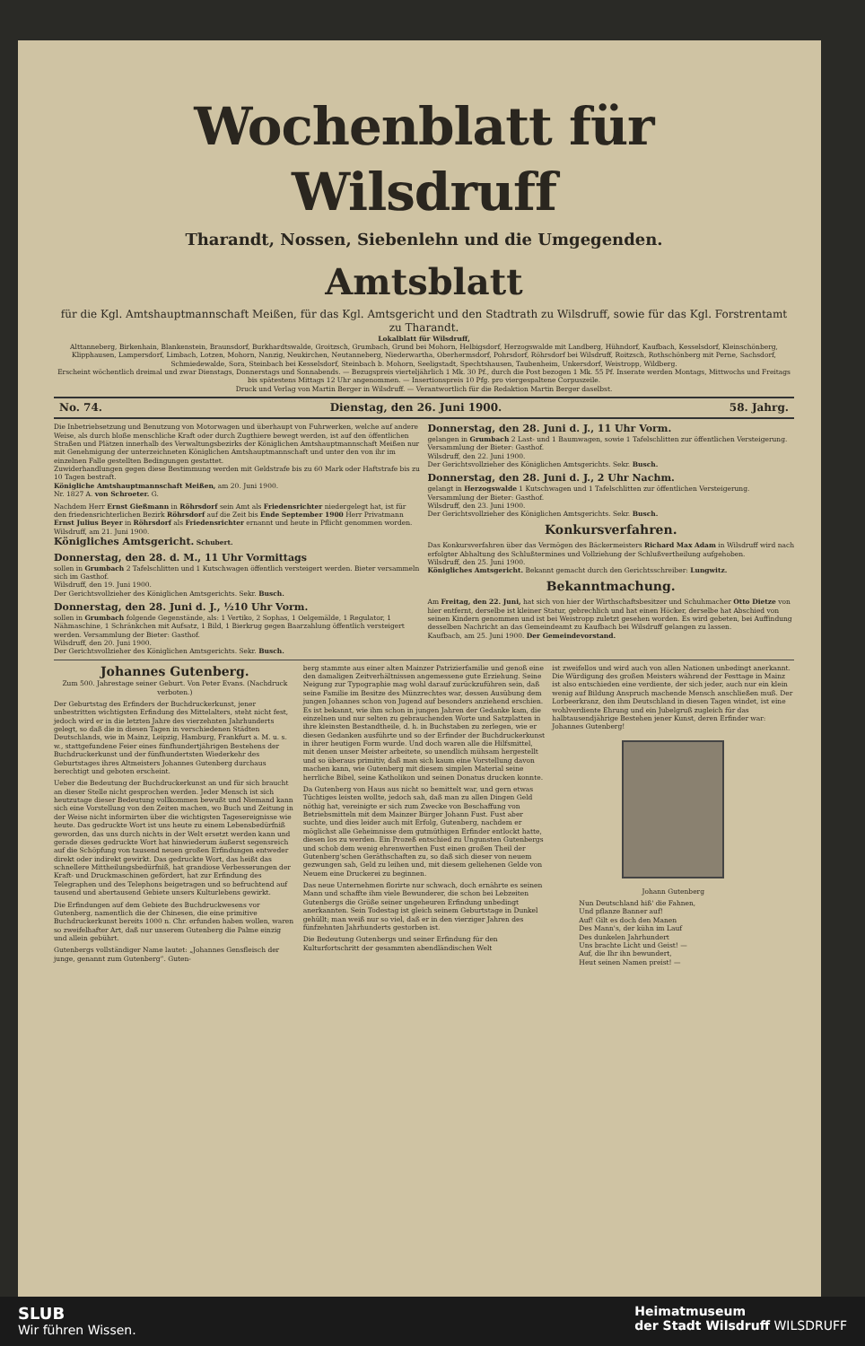Wochenblatt für Wilsdruff
Tharandt, Nossen, Siebenlehn und die Umgegenden.
Amtsblatt
für die Kgl. Amtshauptmannschaft Meißen, für das Kgl. Amtsgericht und den Stadtrath zu Wilsdruff, sowie für das Kgl. Forstrentamt zu Tharandt.
Lokalblatt für Wilsdruff,
Alttanneberg, Birkenhain, Blankenstein, Braunsdorf, Burkhardtswalde, Groitzsch, Grumbach, Grund bei Mohorn, Helbigsdorf, Herzogswalde mit Landberg, Hühndorf, Kaufbach, Kesselsdorf, Kleinschönberg, Klipphausen, Lampersdorf, Limbach, Lotzen, Mohorn, Nanzig, Neukirchen, Neutanneberg, Niederwartha, Oberhermsdorf, Pohrsdorf, Röhrsdorf bei Wilsdruff, Roitzsch, Rothschönberg mit Perne, Sachsdorf, Schmiedewalde, Sora, Steinbach bei Kesselsdorf, Steinbach b. Mohorn, Seeligstadt, Spechtshausen, Taubenheim, Unkersdorf, Weistropp, Wildberg.
Erscheint wöchentlich dreimal und zwar Dienstags, Donnerstags und Sonnabends. — Bezugspreis vierteljährlich 1 Mk. 30 Pf., durch die Post bezogen 1 Mk. 55 Pf. Inserate werden Montags, Mittwochs und Freitags bis spätestens Mittags 12 Uhr angenommen. — Insertionspreis 10 Pfg. pro viergespaltene Corpuszeile.
Druck und Verlag von Martin Berger in Wilsdruff. — Verantwortlich für die Redaktion Martin Berger daselbst.
No. 74. Dienstag, den 26. Juni 1900. 58. Jahrg.
Die Inbetriebsetzung und Benutzung von Motorwagen und überhaupt von Fuhrwerken, welche auf andere Weise, als durch bloße menschliche Kraft oder durch Zugthiere bewegt werden, ist auf den öffentlichen Straßen und Plätzen innerhalb des Verwaltungsbezirks der Königlichen Amtshauptmannschaft Meißen nur mit Genehmigung der unterzeichneten Königlichen Amtshauptmannschaft und unter den von ihr im einzelnen Falle gestellten Bedingungen gestattet.
Zuwiderhandlungen gegen diese Bestimmung werden mit Geldstrafe bis zu 60 Mark oder Haftstrafe bis zu 10 Tagen bestraft.
Königliche Amtshauptmannschaft Meißen, am 20. Juni 1900.
Nr. 1827 A. von Schroeter. G.
Nachdem Herr Ernst Gießmann in Röhrsdorf sein Amt als Friedensrichter niedergelegt hat, ist für den friedensrichterlichen Bezirk Röhrsdorf auf die Zeit bis Ende September 1900 Herr Privatmann Ernst Julius Beyer in Röhrsdorf als Friedensrichter ernannt und heute in Pflicht genommen worden.
Wilsdruff, am 21. Juni 1900.
Königliches Amtsgericht. Schubert.
Donnerstag, den 28. d. M., 11 Uhr Vormittags
sollen in Grumbach 2 Tafelschlitten und 1 Kutschwagen öffentlich versteigert werden. Bieter versammeln sich im Gasthof.
Wilsdruff, den 19. Juni 1900.
Der Gerichtsvollzieher des Königlichen Amtsgerichts. Sekr. Busch.
Donnerstag, den 28. Juni d. J., ½10 Uhr Vorm.
sollen in Grumbach folgende Gegenstände, als: 1 Vertiko, 2 Sophas, 1 Oelgemälde, 1 Regulator, 1 Nähmaschine, 1 Schränkchen mit Aufsatz, 1 Bild, 1 Bierkrug gegen Baarzahlung öffentlich versteigert werden. Versammlung der Bieter: Gasthof.
Wilsdruff, den 20. Juni 1900.
Der Gerichtsvollzieher des Königlichen Amtsgerichts. Sekr. Busch.
Donnerstag, den 28. Juni d. J., 11 Uhr Vorm.
gelangen in Grumbach 2 Last- und 1 Baumwagen, sowie 1 Tafelschlitten zur öffentlichen Versteigerung. Versammlung der Bieter: Gasthof.
Wilsdruff, den 22. Juni 1900.
Der Gerichtsvollzieher des Königlichen Amtsgerichts. Sekr. Busch.
Donnerstag, den 28. Juni d. J., 2 Uhr Nachm.
gelangt in Herzogswalde 1 Kutschwagen und 1 Tafelschlitten zur öffentlichen Versteigerung. Versammlung der Bieter: Gasthof.
Wilsdruff, den 23. Juni 1900.
Der Gerichtsvollzieher des Königlichen Amtsgerichts. Sekr. Busch.
Konkursverfahren.
Das Konkursverfahren über das Vermögen des Bäckermeisters Richard Max Adam in Wilsdruff wird nach erfolgter Abhaltung des Schlußtermines und Vollziehung der Schlußvertheilung aufgehoben.
Wilsdruff, den 25. Juni 1900.
Königliches Amtsgericht. Bekannt gemacht durch den Gerichtsschreiber: Lungwitz.
Bekanntmachung.
Am Freitag, den 22. Juni, hat sich von hier der Wirthschaftsbesitzer und Schuhmacher Otto Dietze von hier entfernt, derselbe ist kleiner Statur, gebrechlich und hat einen Höcker, derselbe hat Abschied von seinen Kindern genommen und ist bei Weistropp zuletzt gesehen worden. Es wird gebeten, bei Auffindung desselben Nachricht an das Gemeindeamt zu Kaufbach bei Wilsdruff gelangen zu lassen.
Kaufbach, am 25. Juni 1900. Der Gemeindevorstand.
Johannes Gutenberg.
Zum 500. Jahrestage seiner Geburt. Von Peter Evans. (Nachdruck verboten.)
Der Geburtstag des Erfinders der Buchdruckerkunst, jener unbestritten wichtigsten Erfindung des Mittelalters, steht nicht fest, jedoch wird er in die letzten Jahre des vierzehnten Jahrhunderts gelegt, so daß die in diesen Tagen in verschiedenen Städten Deutschlands, wie in Mainz, Leipzig, Hamburg, Frankfurt a. M. u. s. w., stattgefundene Feier eines fünfhundertjährigen Bestehens der Buchdruckerkunst und der fünfhundertsten Wiederkehr des Geburtstages ihres Altmeisters Johannes Gutenberg durchaus berechtigt und geboten erscheint.
Ueber die Bedeutung der Buchdruckerkunst an und für sich braucht an dieser Stelle nicht gesprochen werden. Jeder Mensch ist sich heutzutage dieser Bedeutung vollkommen bewußt und Niemand kann sich eine Vorstellung von den Zeiten machen, wo Buch und Zeitung in der Weise nicht informirten über die wichtigsten Tagesereignisse wie heute. Das gedruckte Wort ist uns heute zu einem Lebensbedürfniß geworden, das uns durch nichts in der Welt ersetzt werden kann und gerade dieses gedruckte Wort hat hinwiederum äußerst segensreich auf die Schöpfung von tausend neuen großen Erfindungen entweder direkt oder indirekt gewirkt. Das gedruckte Wort, das heißt das schnellere Mittheilungsbedürfniß, hat grandiose Verbesserungen der Kraft- und Druckmaschinen gefördert, hat zur Erfindung des Telegraphen und des Telephons beigetragen und so befruchtend auf tausend und abertausend Gebiete unsers Kulturlebens gewirkt.
Die Erfindungen auf dem Gebiete des Buchdruckwesens vor Gutenberg, namentlich die der Chinesen, die eine primitive Buchdruckerkunst bereits 1000 n. Chr. erfunden haben wollen, waren so zweifelhafter Art, daß nur unserem Gutenberg die Palme einzig und allein gebührt.
Gutenbergs vollständiger Name lautet: „Johannes Gensfleisch der junge, genannt zum Gutenberg“. Guten-
berg stammte aus einer alten Mainzer Patrizierfamilie und genoß eine den damaligen Zeitverhältnissen angemessene gute Erziehung. Seine Neigung zur Typographie mag wohl darauf zurückzuführen sein, daß seine Familie im Besitze des Münzrechtes war, dessen Ausübung dem jungen Johannes schon von Jugend auf besonders anziehend erschien. Es ist bekannt, wie ihm schon in jungen Jahren der Gedanke kam, die einzelnen und nur selten zu gebrauchenden Worte und Satzplatten in ihre kleinsten Bestandtheile, d. h. in Buchstaben zu zerlegen, wie er diesen Gedanken ausführte und so der Erfinder der Buchdruckerkunst in ihrer heutigen Form wurde. Und doch waren alle die Hilfsmittel, mit denen unser Meister arbeitete, so unendlich mühsam hergestellt und so überaus primitiv, daß man sich kaum eine Vorstellung davon machen kann, wie Gutenberg mit diesem simplen Material seine herrliche Bibel, seine Katholikon und seinen Donatus drucken konnte.
Da Gutenberg von Haus aus nicht so bemittelt war, und gern etwas Tüchtiges leisten wollte, jedoch sah, daß man zu allen Dingen Geld nöthig hat, vereinigte er sich zum Zwecke von Beschaffung von Betriebsmitteln mit dem Mainzer Bürger Johann Fust. Fust aber suchte, und dies leider auch mit Erfolg, Gutenberg, nachdem er möglichst alle Geheimnisse dem gutmüthigen Erfinder entlockt hatte, diesen los zu werden. Ein Prozeß entschied zu Ungunsten Gutenbergs und schob dem wenig ehrenwerthen Fust einen großen Theil der Gutenberg'schen Geräthschaften zu, so daß sich dieser von neuem gezwungen sah, Geld zu leihen und, mit diesem geliehenen Gelde von Neuem eine Druckerei zu beginnen.
Das neue Unternehmen florirte nur schwach, doch ernährte es seinen Mann und schaffte ihm viele Bewunderer, die schon bei Lebzeiten Gutenbergs die Größe seiner ungeheuren Erfindung unbedingt anerkannten. Sein Todestag ist gleich seinem Geburtstage in Dunkel gehüllt; man weiß nur so viel, daß er in den vierziger Jahren des fünfzehnten Jahrhunderts gestorben ist.
Die Bedeutung Gutenbergs und seiner Erfindung für den Kulturfortschritt der gesammten abendländischen Welt
ist zweifellos und wird auch von allen Nationen unbedingt anerkannt. Die Würdigung des großen Meisters während der Festtage in Mainz ist also entschieden eine verdiente, der sich jeder, auch nur ein klein wenig auf Bildung Anspruch machende Mensch anschließen muß. Der Lorbeerkranz, den ihm Deutschland in diesen Tagen windet, ist eine wohlverdiente Ehrung und ein Jubelgruß zugleich für das halbtausendjährige Bestehen jener Kunst, deren Erfinder war: Johannes Gutenberg!
Johann Gutenberg
Nun Deutschland hiß' die Fahnen,
Und pflanze Banner auf!
Auf! Gilt es doch den Manen
Des Mann's, der kühn im Lauf
Des dunkelen Jahrhundert
Uns brachte Licht und Geist! —
Auf, die Ihr ihn bewundert,
Heut seinen Namen preist! —
SLUB
Wir führen Wissen.
Heimatmuseum
der Stadt Wilsdruff WILSDRUFF